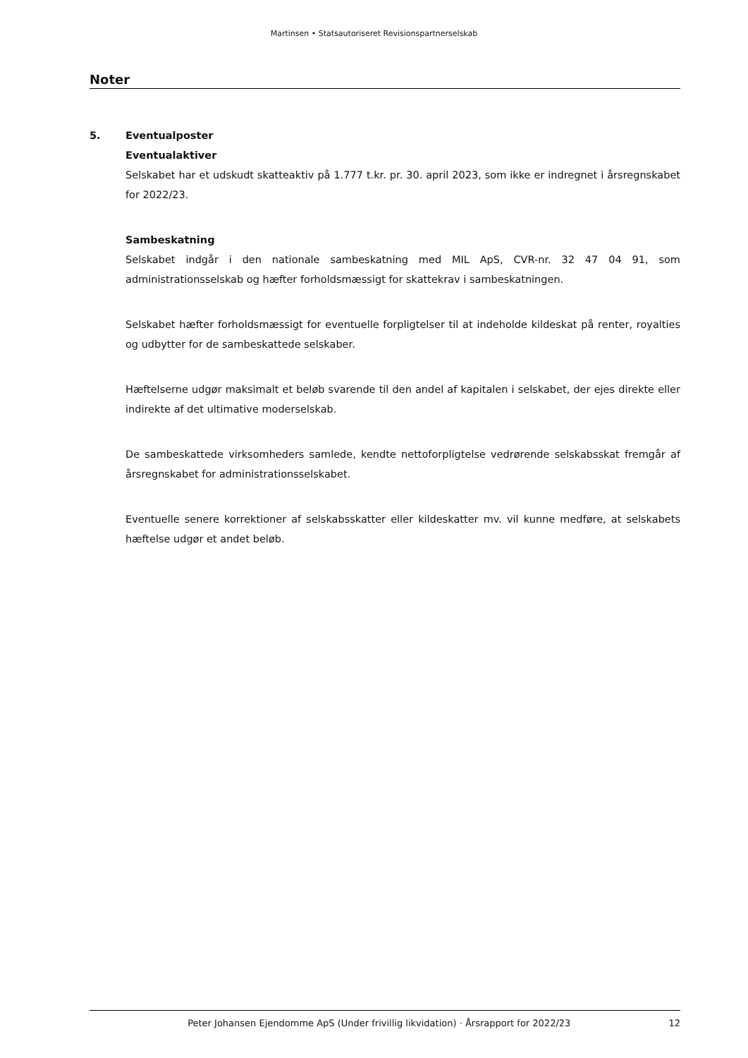Martinsen • Statsautoriseret Revisionspartnerselskab
Noter
5. Eventualposter
Eventualaktiver
Selskabet har et udskudt skatteaktiv på 1.777 t.kr. pr. 30. april 2023, som ikke er indregnet i årsregnskabet for 2022/23.
Sambeskatning
Selskabet indgår i den nationale sambeskatning med MIL ApS, CVR-nr. 32 47 04 91, som administrationsselskab og hæfter forholdsmæssigt for skattekrav i sambeskatningen.
Selskabet hæfter forholdsmæssigt for eventuelle forpligtelser til at indeholde kildeskat på renter, royalties og udbytter for de sambeskattede selskaber.
Hæftelserne udgør maksimalt et beløb svarende til den andel af kapitalen i selskabet, der ejes direkte eller indirekte af det ultimative moderselskab.
De sambeskattede virksomheders samlede, kendte nettoforpligtelse vedrørende selskabsskat fremgår af årsregnskabet for administrationsselskabet.
Eventuelle senere korrektioner af selskabsskatter eller kildeskatter mv. vil kunne medføre, at selskabets hæftelse udgør et andet beløb.
Peter Johansen Ejendomme ApS (Under frivillig likvidation) · Årsrapport for 2022/23 12